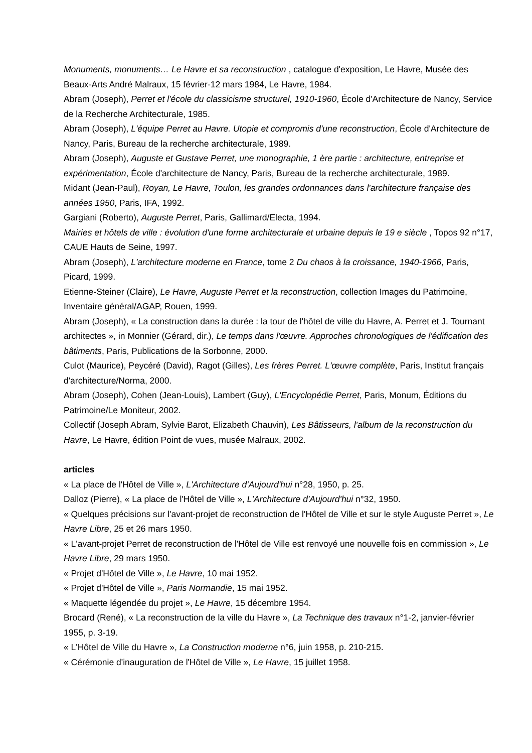Monuments, monuments… Le Havre et sa reconstruction , catalogue d'exposition, Le Havre, Musée des Beaux-Arts André Malraux, 15 février-12 mars 1984, Le Havre, 1984.
Abram (Joseph), Perret et l'école du classicisme structurel, 1910-1960, École d'Architecture de Nancy, Service de la Recherche Architecturale, 1985.
Abram (Joseph), L'équipe Perret au Havre. Utopie et compromis d'une reconstruction, École d'Architecture de Nancy, Paris, Bureau de la recherche architecturale, 1989.
Abram (Joseph), Auguste et Gustave Perret, une monographie, 1 ère partie : architecture, entreprise et expérimentation, École d'architecture de Nancy, Paris, Bureau de la recherche architecturale, 1989.
Midant (Jean-Paul), Royan, Le Havre, Toulon, les grandes ordonnances dans l'architecture française des années 1950, Paris, IFA, 1992.
Gargiani (Roberto), Auguste Perret, Paris, Gallimard/Electa, 1994.
Mairies et hôtels de ville : évolution d'une forme architecturale et urbaine depuis le 19 e siècle , Topos 92 n°17, CAUE Hauts de Seine, 1997.
Abram (Joseph), L'architecture moderne en France, tome 2 Du chaos à la croissance, 1940-1966, Paris, Picard, 1999.
Etienne-Steiner (Claire), Le Havre, Auguste Perret et la reconstruction, collection Images du Patrimoine, Inventaire général/AGAP, Rouen, 1999.
Abram (Joseph), « La construction dans la durée : la tour de l'hôtel de ville du Havre, A. Perret et J. Tournant architectes », in Monnier (Gérard, dir.), Le temps dans l'œuvre. Approches chronologiques de l'édification des bâtiments, Paris, Publications de la Sorbonne, 2000.
Culot (Maurice), Peycéré (David), Ragot (Gilles), Les frères Perret. L'œuvre complète, Paris, Institut français d'architecture/Norma, 2000.
Abram (Joseph), Cohen (Jean-Louis), Lambert (Guy), L'Encyclopédie Perret, Paris, Monum, Éditions du Patrimoine/Le Moniteur, 2002.
Collectif (Joseph Abram, Sylvie Barot, Elizabeth Chauvin), Les Bâtisseurs, l'album de la reconstruction du Havre, Le Havre, édition Point de vues, musée Malraux, 2002.
articles
« La place de l'Hôtel de Ville », L'Architecture d'Aujourd'hui n°28, 1950, p. 25.
Dalloz (Pierre), « La place de l'Hôtel de Ville », L'Architecture d'Aujourd'hui n°32, 1950.
« Quelques précisions sur l'avant-projet de reconstruction de l'Hôtel de Ville et sur le style Auguste Perret », Le Havre Libre, 25 et 26 mars 1950.
« L'avant-projet Perret de reconstruction de l'Hôtel de Ville est renvoyé une nouvelle fois en commission », Le Havre Libre, 29 mars 1950.
« Projet d'Hôtel de Ville », Le Havre, 10 mai 1952.
« Projet d'Hôtel de Ville », Paris Normandie, 15 mai 1952.
« Maquette légendée du projet », Le Havre, 15 décembre 1954.
Brocard (René), « La reconstruction de la ville du Havre », La Technique des travaux n°1-2, janvier-février 1955, p. 3-19.
« L'Hôtel de Ville du Havre », La Construction moderne n°6, juin 1958, p. 210-215.
« Cérémonie d'inauguration de l'Hôtel de Ville », Le Havre, 15 juillet 1958.